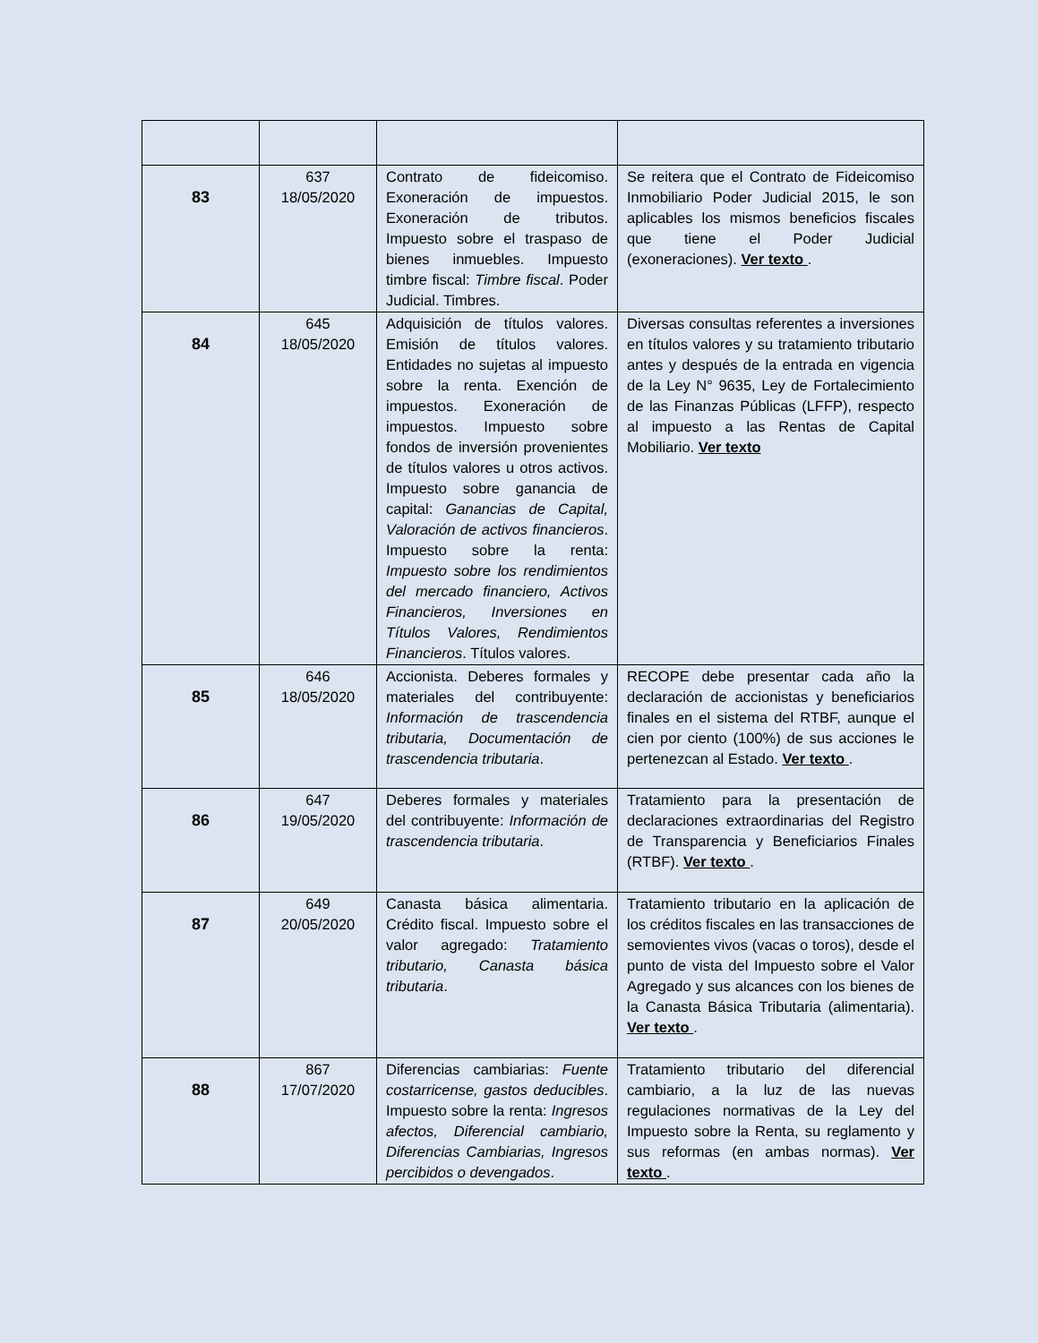| 83 | 637 18/05/2020 | Contrato de fideicomiso. Exoneración de impuestos. Exoneración de tributos. Impuesto sobre el traspaso de bienes inmuebles. Impuesto timbre fiscal: Timbre fiscal . Poder Judicial. Timbres. | Se reitera que el Contrato de Fideicomiso Inmobiliario Poder Judicial 2015, le son aplicables los mismos beneficios fiscales que tiene el Poder Judicial (exoneraciones). Ver texto . |
| 84 | 645 18/05/2020 | Adquisición de títulos valores. Emisión de títulos valores. Entidades no sujetas al impuesto sobre la renta. Exención de impuestos. Exoneración de impuestos. Impuesto sobre fondos de inversión provenientes de títulos valores u otros activos. Impuesto sobre ganancia de capital: Ganancias de Capital, Valoración de activos financieros . Impuesto sobre la renta: Impuesto sobre los rendimientos del mercado financiero, Activos Financieros, Inversiones en Títulos Valores, Rendimientos Financieros . Títulos valores. | Diversas consultas referentes a inversiones en títulos valores y su tratamiento tributario antes y después de la entrada en vigencia de la Ley N° 9635, Ley de Fortalecimiento de las Finanzas Públicas (LFFP), respecto al impuesto a las Rentas de Capital Mobiliario. Ver texto |
| 85 | 646 18/05/2020 | Accionista. Deberes formales y materiales del contribuyente: Información de trascendencia tributaria, Documentación de trascendencia tributaria . | RECOPE debe presentar cada año la declaración de accionistas y beneficiarios finales en el sistema del RTBF, aunque el cien por ciento (100%) de sus acciones le pertenezcan al Estado. Ver texto . |
| 86 | 647 19/05/2020 | Deberes formales y materiales del contribuyente: Información de trascendencia tributaria . | Tratamiento para la presentación de declaraciones extraordinarias del Registro de Transparencia y Beneficiarios Finales (RTBF). Ver texto . |
| 87 | 649 20/05/2020 | Canasta básica alimentaria. Crédito fiscal. Impuesto sobre el valor agregado: Tratamiento tributario, Canasta básica tributaria . | Tratamiento tributario en la aplicación de los créditos fiscales en las transacciones de semovientes vivos (vacas o toros), desde el punto de vista del Impuesto sobre el Valor Agregado y sus alcances con los bienes de la Canasta Básica Tributaria (alimentaria). Ver texto . |
| 88 | 867 17/07/2020 | Diferencias cambiarias: Fuente costarricense, gastos deducibles . Impuesto sobre la renta: Ingresos afectos, Diferencial cambiario, Diferencias Cambiarias, Ingresos percibidos o devengados . | Tratamiento tributario del diferencial cambiario, a la luz de las nuevas regulaciones normativas de la Ley del Impuesto sobre la Renta, su reglamento y sus reformas (en ambas normas). Ver texto . |